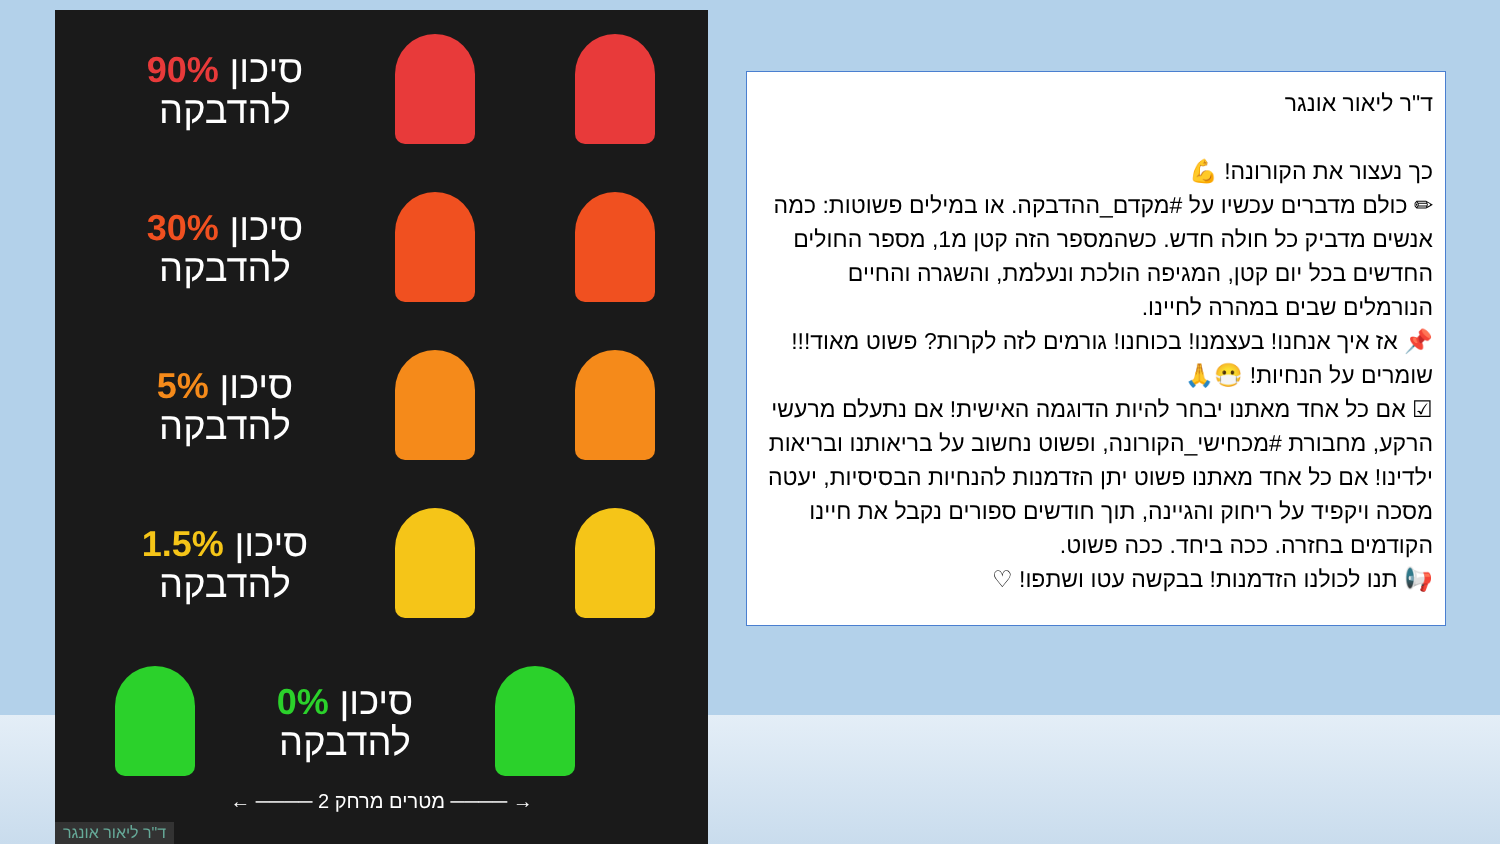סיכון 90%
להדבקה
סיכון 30%
להדבקה
סיכון 5%
להדבקה
סיכון 1.5%
להדבקה
סיכון 0%
להדבקה
← ──── 2 מטרים מרחק ──── →
ד"ר ליאור אונגר
ד"ר ליאור אונגר
כך נעצור את הקורונה! 💪
✏ כולם מדברים עכשיו על #מקדם_ההדבקה. או במילים פשוטות: כמה אנשים מדביק כל חולה חדש. כשהמספר הזה קטן מ1, מספר החולים החדשים בכל יום קטן, המגיפה הולכת ונעלמת, והשגרה והחיים הנורמלים שבים במהרה לחיינו.
📌 אז איך אנחנו! בעצמנו! בכוחנו! גורמים לזה לקרות? פשוט מאוד!!! שומרים על הנחיות! 😷🙏
☑ אם כל אחד מאתנו יבחר להיות הדוגמה האישית! אם נתעלם מרעשי הרקע, מחבורת #מכחישי_הקורונה, ופשוט נחשוב על בריאותנו ובריאות ילדינו! אם כל אחד מאתנו פשוט יתן הזדמנות להנחיות הבסיסיות, יעטה מסכה ויקפיד על ריחוק והגיינה, תוך חודשים ספורים נקבל את חיינו הקודמים בחזרה. ככה ביחד. ככה פשוט.
📢 תנו לכולנו הזדמנות! בבקשה עטו ושתפו! ♡